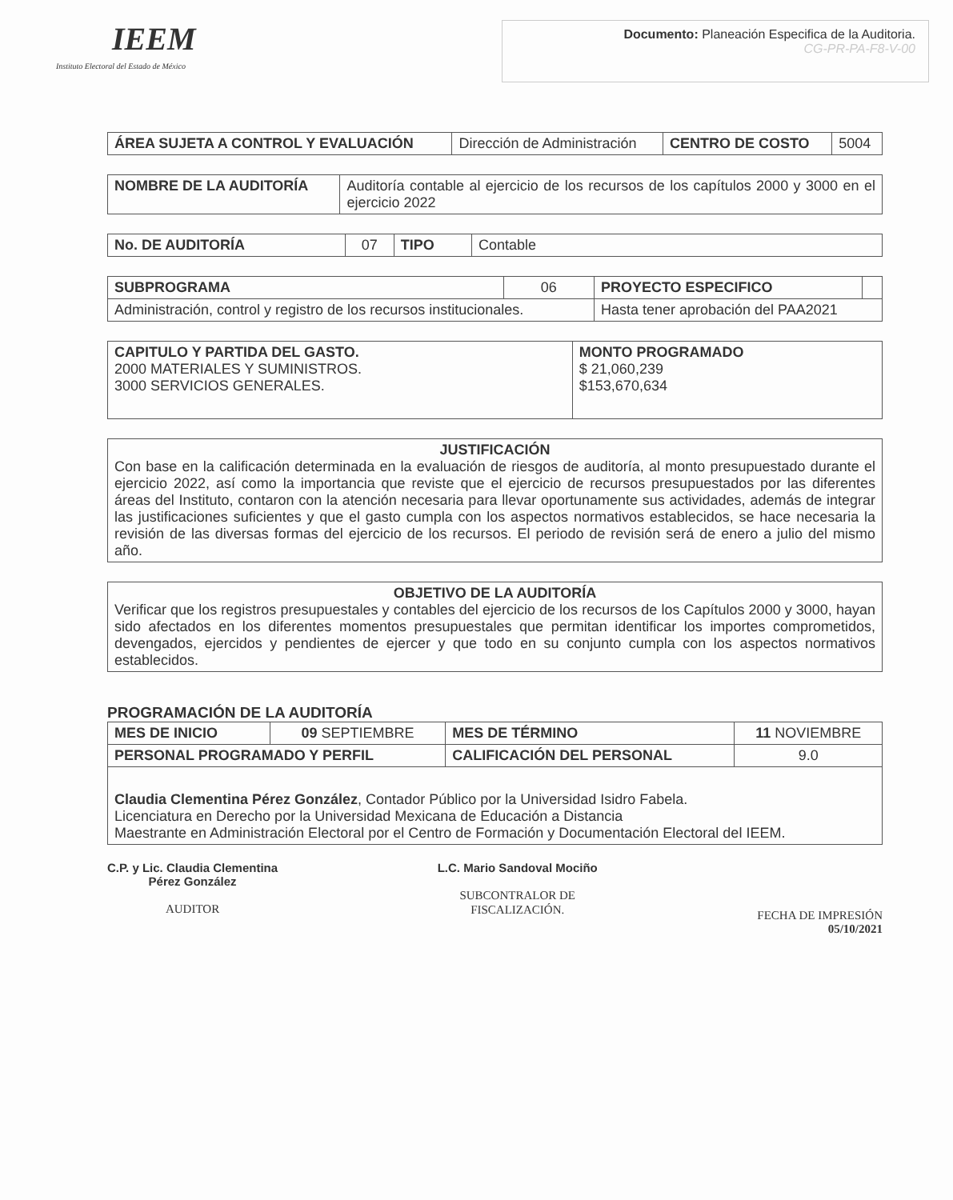IEEM
Instituto Electoral del Estado de México
Documento: Planeación Especifica de la Auditoria.
CG-PR-PA-F8-V-00
| ÁREA SUJETA A CONTROL Y EVALUACIÓN | Dirección de Administración | CENTRO DE COSTO | 5004 |
| NOMBRE DE LA AUDITORÍA | Auditoría contable al ejercicio de los recursos de los capítulos 2000 y 3000 en el ejercicio 2022 |
| No. DE AUDITORÍA | 07 | TIPO | Contable |
| SUBPROGRAMA | 06 | PROYECTO ESPECIFICO | |
| Administración, control y registro de los recursos institucionales. | | Hasta tener aprobación del PAA2021 | |
| CAPITULO Y PARTIDA DEL GASTO. 2000 MATERIALES Y SUMINISTROS. 3000 SERVICIOS GENERALES. | MONTO PROGRAMADO $ 21,060,239 $153,670,634 |
| JUSTIFICACIÓN Con base en la calificación determinada en la evaluación de riesgos de auditoría, al monto presupuestado durante el ejercicio 2022, así como la importancia que reviste que el ejercicio de recursos presupuestados por las diferentes áreas del Instituto, contaron con la atención necesaria para llevar oportunamente sus actividades, además de integrar las justificaciones suficientes y que el gasto cumpla con los aspectos normativos establecidos, se hace necesaria la revisión de las diversas formas del ejercicio de los recursos. El periodo de revisión será de enero a julio del mismo año. |
| OBJETIVO DE LA AUDITORÍA Verificar que los registros presupuestales y contables del ejercicio de los recursos de los Capítulos 2000 y 3000, hayan sido afectados en los diferentes momentos presupuestales que permitan identificar los importes comprometidos, devengados, ejercidos y pendientes de ejercer y que todo en su conjunto cumpla con los aspectos normativos establecidos. |
PROGRAMACIÓN DE LA AUDITORÍA
| MES DE INICIO | 09 SEPTIEMBRE | MES DE TÉRMINO | 11 NOVIEMBRE |
| PERSONAL PROGRAMADO Y PERFIL | | CALIFICACIÓN DEL PERSONAL | 9.0 |
| Claudia Clementina Pérez González , Contador Público por la Universidad Isidro Fabela. Licenciatura en Derecho por la Universidad Mexicana de Educación a Distancia Maestrante en Administración Electoral por el Centro de Formación y Documentación Electoral del IEEM. | | | |
C.P. y Lic. Claudia Clementina
Pérez González
AUDITOR
L.C. Mario Sandoval Mociño
SUBCONTRALOR DE
FISCALIZACIÓN.
FECHA DE IMPRESIÓN
05/10/2021